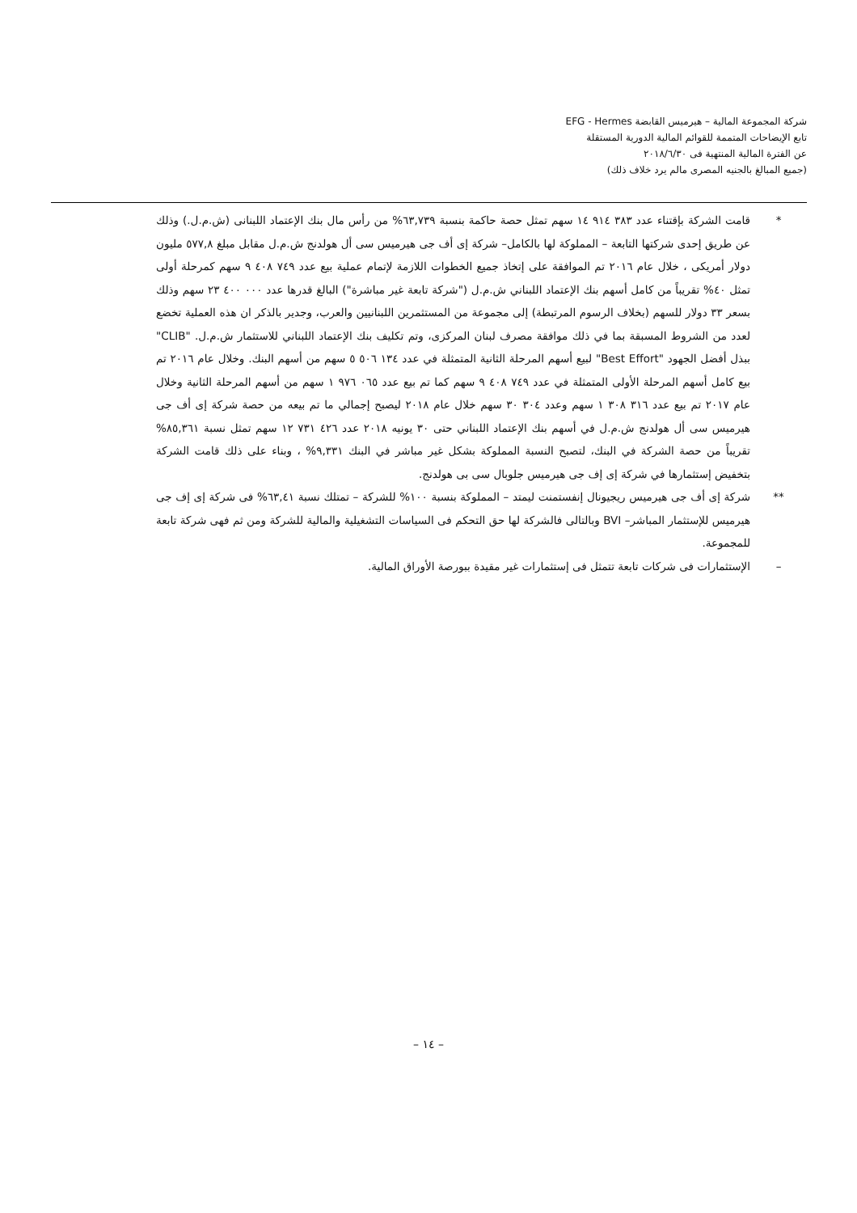شركة المجموعة المالية – هيرميس القابضة EFG - Hermes
تابع الإيضاحات المتممة للقوائم المالية الدورية المستقلة
عن الفترة المالية المنتهية فى ٢٠١٨/٦/٣٠
(جميع المبالغ بالجنيه المصرى مالم يرد خلاف ذلك)
* قامت الشركة بإقتناء عدد ٣٨٣ ٩١٤ ١٤ سهم تمثل حصة حاكمة بنسبة ٦٣,٧٣٩% من رأس مال بنك الإعتماد اللبنانى (ش.م.ل.) وذلك عن طريق إحدى شركتها التابعة – المملوكة لها بالكامل– شركة إى أف جى هيرميس سى أل هولدنج ش.م.ل مقابل مبلغ ٥٧٧,٨ مليون دولار أمريكى ، خلال عام ٢٠١٦ تم الموافقة على إتخاذ جميع الخطوات اللازمة لإتمام عملية بيع عدد ٧٤٩ ٤٠٨ ٩ سهم كمرحلة أولى تمثل ٤٠% تقريباً من كامل أسهم بنك الإعتماد اللبناني ش.م.ل ("شركة تابعة غير مباشرة") البالغ قدرها عدد ٠٠٠ ٤٠٠ ٢٣ سهم وذلك بسعر ٣٣ دولار للسهم (بخلاف الرسوم المرتبطة) إلى مجموعة من المستثمرين اللبنانيين والعرب، وجدير بالذكر ان هذه العملية تخضع لعدد من الشروط المسبقة بما في ذلك موافقة مصرف لبنان المركزى، وتم تكليف بنك الإعتماد اللبناني للاستثمار ش.م.ل. "CLIB" ببذل أفضل الجهود "Best Effort" لبيع أسهم المرحلة الثانية المتمثلة في عدد ١٣٤ ٥٠٦ ٥ سهم من أسهم البنك. وخلال عام ٢٠١٦ تم بيع كامل أسهم المرحلة الأولى المتمثلة في عدد ٧٤٩ ٤٠٨ ٩ سهم كما تم بيع عدد ٠٦٥ ٩٧٦ ١ سهم من أسهم المرحلة الثانية وخلال عام ٢٠١٧ تم بيع عدد ٣١٦ ٣٠٨ ١ سهم وعدد ٣٠٤ ٣٠ سهم خلال عام ٢٠١٨ ليصبح إجمالي ما تم بيعه من حصة شركة إى أف جى هيرميس سى أل هولدنج ش.م.ل في أسهم بنك الإعتماد اللبناني حتى ٣٠ يونيه ٢٠١٨ عدد ٤٢٦ ٧٣١ ١٢ سهم تمثل نسبة ٨٥,٣٦١% تقريباً من حصة الشركة في البنك، لتصبح النسبة المملوكة بشكل غير مباشر في البنك ٩,٣٣١% ، وبناء على ذلك قامت الشركة بتخفيض إستثمارها في شركة إى إف جى هيرميس جلوبال سى بى هولدنج.
** شركة إى أف جى هيرميس ريجيونال إنفستمنت ليمتد – المملوكة بنسبة ١٠٠% للشركة – تمتلك نسبة ٦٣,٤١% فى شركة إى إف جى هيرميس للإستثمار المباشر– BVI وبالتالى فالشركة لها حق التحكم فى السياسات التشغيلية والمالية للشركة ومن ثم فهى شركة تابعة للمجموعة.
– الإستثمارات فى شركات تابعة تتمثل فى إستثمارات غير مقيدة ببورصة الأوراق المالية.
– ١٤ –